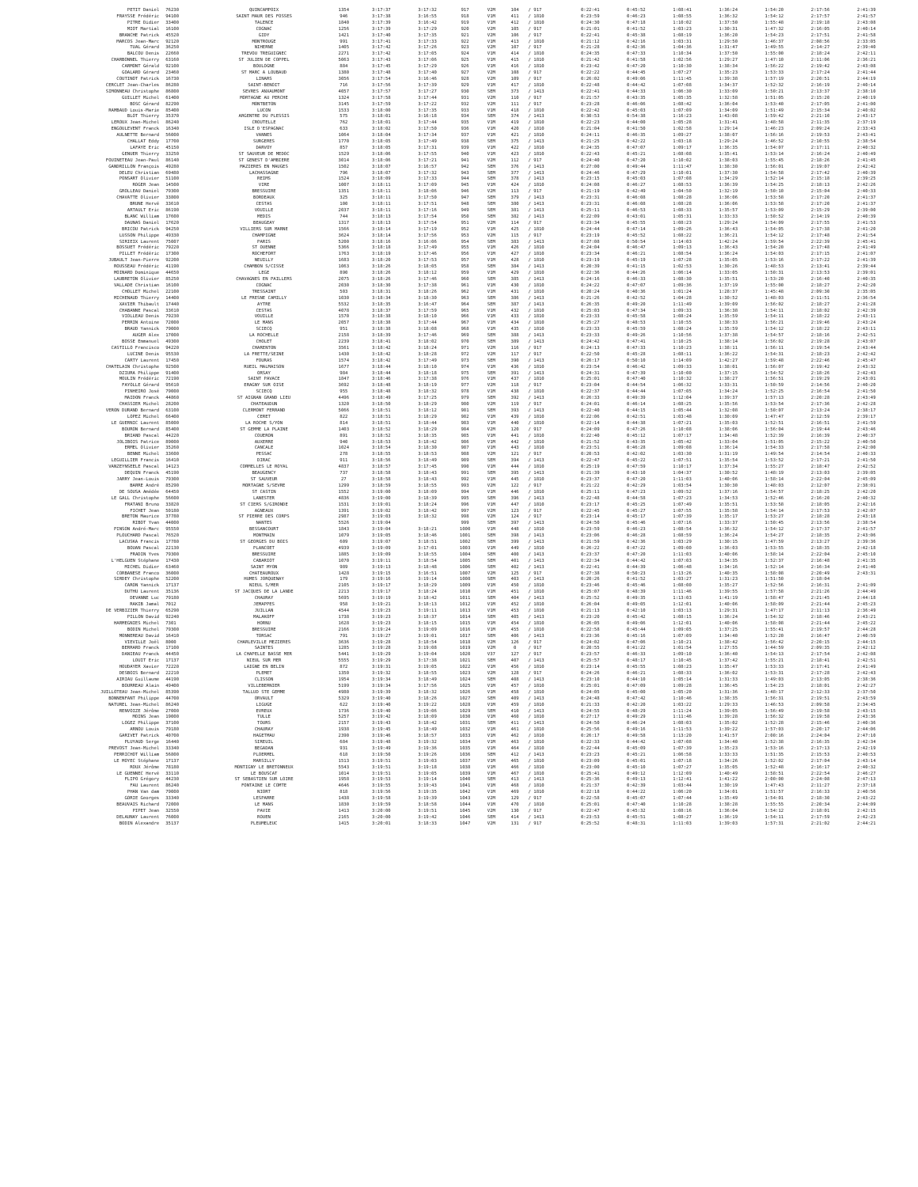| PETIT Daniel | 76230 | QUINCAMPOIX | 1354 | 3:17:37 | 3:17:32 | 917 | V2M | 104 | / 917 | 0:22:41 | 0:45:52 | 1:08:41 | 1:36:24 | 1:54:20 | 2:17:56 | 2:41:39 |
| FRAYSSE Frédéric | 94100 | SAINT MAUR DES FOSSES | 946 | 3:17:38 | 3:16:55 | 918 | V1M | 411 | / 1810 | 0:23:59 | 0:46:23 | 1:08:55 | 1:36:32 | 1:54:12 | 2:17:57 | 2:41:57 |
| PITRE Didier | 33400 | TALENCE | 1840 | 3:17:39 | 3:16:42 | 919 | V1M | 412 | / 1810 | 0:24:30 | 0:47:18 | 1:10:02 | 1:37:50 | 1:55:48 | 2:19:18 | 2:43:08 |
| MIOT Martial | 16100 | COGNAC | 1256 | 3:17:39 | 3:17:29 | 920 | V2M | 105 | / 917 | 0:21:01 | 0:41:52 | 1:03:23 | 1:30:31 | 1:47:32 | 2:16:05 | 2:40:14 |
| BRANCHE Patrick | 45520 | GIDY | 1421 | 3:17:40 | 3:17:35 | 921 | V2M | 106 | / 917 | 0:22:41 | 0:45:38 | 1:08:19 | 1:36:20 | 1:54:23 | 2:17:51 | 2:41:58 |
| MARCOS Jean-Marc | 92120 | MONTROUGE | 991 | 3:17:41 | 3:17:33 | 922 | V1M | 413 | / 1810 | 0:21:12 | 0:42:16 | 1:03:31 | 1:29:50 | 1:46:37 | 2:08:56 | 2:33:05 |
| TUAL Gérard | 36250 | NIHERNE | 1405 | 3:17:42 | 3:17:26 | 923 | V2M | 107 | / 917 | 0:21:28 | 0:42:36 | 1:04:36 | 1:31:47 | 1:49:55 | 2:14:27 | 2:39:40 |
| BALCOU Denis | 22660 | TREVOU TREGUIGNEC | 2271 | 3:17:42 | 3:17:05 | 924 | V1M | 414 | / 1810 | 0:24:35 | 0:47:33 | 1:10:34 | 1:37:50 | 1:55:00 | 2:18:24 | 2:42:11 |
| CHARBONNEL Thierry | 63160 | ST JULIEN DE COPPEL | 5063 | 3:17:43 | 3:17:06 | 925 | V1M | 415 | / 1810 | 0:21:42 | 0:41:58 | 1:02:56 | 1:29:27 | 1:47:10 | 2:11:06 | 2:36:21 |
| CARMONT Gérald | 92100 | BOULOGNE | 884 | 3:17:45 | 3:17:29 | 926 | V1M | 416 | / 1810 | 0:23:42 | 0:47:20 | 1:10:30 | 1:38:34 | 1:56:22 | 2:19:42 | 2:43:08 |
| GOALARD Gérard | 23460 | ST MARC A LOUBAUD | 1380 | 3:17:48 | 3:17:40 | 927 | V2M | 108 | / 917 | 0:22:22 | 0:44:45 | 1:07:27 | 1:35:23 | 1:53:33 | 2:17:24 | 2:41:44 |
| COUTINOT Patrick | 16730 | LINARS | 3056 | 3:17:54 | 3:16:46 | 928 | V2M | 109 | / 917 | 0:26:02 | 0:49:06 | 1:11:45 | 1:39:38 | 1:57:19 | 2:20:51 | 2:44:19 |
| CERCLET Jean-Charles | 86280 | SAINT-BENOIT | 716 | 3:17:56 | 3:17:39 | 929 | V1M | 417 | / 1810 | 0:22:48 | 0:44:42 | 1:07:08 | 1:34:37 | 1:52:32 | 2:16:19 | 2:40:14 |
| SIMONNEAU Christophe | 86800 | SEVRES ANXAUMONT | 4057 | 3:17:57 | 3:17:27 | 930 | SEM | 373 | / 1413 | 0:22:41 | 0:44:33 | 1:06:30 | 1:33:09 | 1:50:21 | 2:13:37 | 2:38:10 |
| GUILLET Michel | 61400 | MORTAGNE AU PERCHE | 1324 | 3:17:58 | 3:17:44 | 931 | V2M | 110 | / 917 | 0:21:57 | 0:43:35 | 1:05:35 | 1:32:58 | 1:51:05 | 2:15:20 | 2:40:19 |
| BOSC Gérard | 82290 | MONTBETON | 3145 | 3:17:59 | 3:17:22 | 932 | V2M | 111 | / 917 | 0:23:28 | 0:46:06 | 1:08:42 | 1:36:04 | 1:53:40 | 2:17:05 | 2:41:00 |
| RAMBAUD Louis-Marie | 85400 | LUCON | 1533 | 3:18:00 | 3:17:35 | 933 | V1M | 418 | / 1810 | 0:22:42 | 0:45:03 | 1:07:09 | 1:34:09 | 1:51:49 | 2:15:34 | 2:40:02 |
| BLOT Thierry | 35370 | ARGENTRE DU PLESSIS | 575 | 3:18:01 | 3:16:18 | 934 | SEM | 374 | / 1413 | 0:30:53 | 0:54:38 | 1:16:23 | 1:43:08 | 1:59:42 | 2:21:10 | 2:43:17 |
| LEROUX Jean-Michel | 86240 | CROUTELLE | 762 | 3:18:01 | 3:17:44 | 935 | V1M | 419 | / 1810 | 0:22:23 | 0:44:00 | 1:05:28 | 1:31:41 | 1:48:58 | 2:11:35 | 2:37:19 |
| ENGOULEVENT Franck | 16340 | ISLE D'ESPAGNAC | 633 | 3:18:02 | 3:17:50 | 936 | V1M | 420 | / 1810 | 0:21:04 | 0:41:50 | 1:02:58 | 1:29:14 | 1:46:23 | 2:09:24 | 2:33:43 |
| AULNETTE Bernard | 56000 | VANNES | 1064 | 3:18:04 | 3:17:34 | 937 | V1M | 421 | / 1810 | 0:24:11 | 0:46:35 | 1:09:27 | 1:38:07 | 1:56:16 | 2:19:53 | 2:43:41 |
| CHALLAT Eddy | 17700 | SURGERES | 1770 | 3:18:05 | 3:17:49 | 938 | SEM | 375 | / 1413 | 0:21:25 | 0:42:22 | 1:03:18 | 1:29:24 | 1:46:52 | 2:10:55 | 2:38:54 |
| LAFAYE Eric | 45150 | DARVOY | 857 | 3:18:05 | 3:17:31 | 939 | V1M | 422 | / 1810 | 0:24:35 | 0:47:07 | 1:09:17 | 1:36:35 | 1:54:07 | 2:17:11 | 2:40:32 |
| GENUER Thierry | 33250 | ST SAUVEUR DE MEDOC | 1529 | 3:18:06 | 3:17:55 | 940 | V1M | 423 | / 1810 | 0:22:43 | 0:45:21 | 1:08:08 | 1:35:41 | 1:53:14 | 2:16:24 | 2:40:49 |
| FOUINETEAU Jean-Paul | 86140 | ST GENEST D'AMBIERE | 3014 | 3:18:06 | 3:17:21 | 941 | V2M | 112 | / 917 | 0:24:40 | 0:47:20 | 1:10:02 | 1:38:03 | 1:55:45 | 2:18:26 | 2:41:45 |
| GANDRILLON François | 49280 | MAZIERES EN MAUGES | 1502 | 3:18:07 | 3:16:57 | 942 | SEM | 376 | / 1413 | 0:27:00 | 0:49:44 | 1:11:47 | 1:38:30 | 1:56:01 | 2:19:07 | 2:42:42 |
| DELEU Christian | 69480 | LACHASSAGNE | 796 | 3:18:07 | 3:17:32 | 943 | SEM | 377 | / 1413 | 0:24:46 | 0:47:29 | 1:10:01 | 1:37:30 | 1:54:58 | 2:17:42 | 2:40:39 |
| PONSART Olivier | 51100 | REIMS | 1524 | 3:18:09 | 3:17:33 | 944 | SEM | 378 | / 1413 | 0:23:15 | 0:45:03 | 1:07:08 | 1:34:29 | 1:52:14 | 2:15:18 | 2:39:25 |
| ROGER Jean | 14500 | VIRE | 1007 | 3:18:11 | 3:17:09 | 945 | V1M | 424 | / 1810 | 0:24:08 | 0:46:27 | 1:08:53 | 1:36:39 | 1:54:25 | 2:18:13 | 2:42:26 |
| GROLLEAU Daniel | 79300 | BRESSUIRE | 1351 | 3:18:11 | 3:18:06 | 946 | V2M | 113 | / 917 | 0:21:19 | 0:42:49 | 1:04:50 | 1:32:19 | 1:50:10 | 2:15:04 | 2:40:33 |
| CHAVATTE Olivier | 33800 | BORDEAUX | 325 | 3:18:11 | 3:17:50 | 947 | SEM | 379 | / 1413 | 0:23:31 | 0:46:08 | 1:08:28 | 1:36:06 | 1:53:58 | 2:17:20 | 2:41:37 |
| BRUNE Hervé | 33610 | CESTAS | 100 | 3:18:11 | 3:17:51 | 948 | SEM | 380 | / 1413 | 0:23:31 | 0:46:08 | 1:08:28 | 1:36:06 | 1:53:58 | 2:17:20 | 2:41:37 |
| ARTAULT Eric | 86190 | VOUILLE | 2037 | 3:18:11 | 3:17:16 | 949 | SEM | 381 | / 1413 | 0:25:11 | 0:46:53 | 1:08:33 | 1:35:57 | 1:53:09 | 2:15:29 | 2:39:00 |
| BLANC William | 17600 | MEDIS | 744 | 3:18:13 | 3:17:54 | 950 | SEM | 382 | / 1413 | 0:22:09 | 0:43:01 | 1:05:31 | 1:33:33 | 1:50:52 | 2:14:19 | 2:40:39 |
| DAUNAS Daniel | 17620 | BEAUGEAY | 1317 | 3:18:13 | 3:17:54 | 951 | V2M | 114 | / 917 | 0:23:34 | 0:45:55 | 1:08:23 | 1:29:24 | 1:54:09 | 2:17:55 | 2:41:53 |
| BRICOU Patrick | 94250 | VILLIERS SUR MARNE | 1566 | 3:18:14 | 3:17:19 | 952 | V1M | 425 | / 1810 | 0:24:44 | 0:47:14 | 1:09:26 | 1:36:43 | 1:54:05 | 2:17:38 | 2:41:20 |
| LUSSON Philippe | 49330 | CHAMPIGNE | 3624 | 3:18:14 | 3:17:56 | 953 | V2M | 115 | / 917 | 0:23:19 | 0:45:52 | 1:08:22 | 1:36:21 | 1:54:12 | 2:17:48 | 2:41:54 |
| SIRIEIX Laurent | 75007 | PARIS | 5200 | 3:18:16 | 3:16:06 | 954 | SEM | 383 | / 1413 | 0:27:08 | 0:50:54 | 1:14:03 | 1:42:24 | 1:59:54 | 2:22:39 | 2:45:41 |
| BOSSUET Frédéric | 79220 | ST OUENNE | 5366 | 3:18:18 | 3:17:49 | 955 | V1M | 426 | / 1810 | 0:24:04 | 0:46:47 | 1:09:13 | 1:36:43 | 1:54:20 | 2:17:48 | 2:41:49 |
| PILLET Frédéric | 17300 | ROCHEFORT | 1763 | 3:18:19 | 3:17:46 | 956 | V1M | 427 | / 1810 | 0:23:34 | 0:46:21 | 1:08:54 | 1:36:24 | 1:54:03 | 2:17:15 | 2:41:07 |
| JUBAULT Jean-Pierre | 92200 | NEUILLY | 1683 | 3:18:20 | 3:17:53 | 957 | V1M | 428 | / 1810 | 0:23:19 | 0:45:19 | 1:07:28 | 1:35:05 | 1:53:16 | 2:17:22 | 2:41:39 |
| ROUSSEAU Frédéric | 41190 | CHAMBON S/CISSE | 1063 | 3:18:26 | 3:18:05 | 958 | SEM | 384 | / 1413 | 0:20:39 | 0:41:15 | 1:02:53 | 1:30:26 | 1:48:53 | 2:13:41 | 2:39:44 |
| MOINARD Dominique | 44650 | LEGE | 890 | 3:18:26 | 3:18:12 | 959 | V1M | 429 | / 1810 | 0:22:36 | 0:44:26 | 1:06:14 | 1:33:05 | 1:50:31 | 2:13:53 | 2:39:01 |
| LAUBRETON Olivier | 85250 | CHAVAGNES EN PAILLERS | 2075 | 3:18:26 | 3:17:46 | 960 | SEM | 385 | / 1413 | 0:24:16 | 0:46:33 | 1:08:30 | 1:35:51 | 1:53:20 | 2:16:40 | 2:40:35 |
| VALLADE Christian | 16100 | COGNAC | 2030 | 3:18:30 | 3:17:38 | 961 | V1M | 430 | / 1810 | 0:24:22 | 0:47:07 | 1:09:36 | 1:37:19 | 1:55:00 | 2:18:27 | 2:42:20 |
| CHOLLET Michel | 22100 | TRESSAINT | 503 | 3:18:31 | 3:18:26 | 962 | V1M | 431 | / 1810 | 0:20:24 | 0:40:36 | 1:01:24 | 1:28:37 | 1:45:48 | 2:09:30 | 2:35:05 |
| MICHENAUD Thierry | 14400 | LE FRESNE CAMILLY | 1030 | 3:18:34 | 3:18:30 | 963 | SEM | 386 | / 1413 | 0:21:26 | 0:42:52 | 1:04:28 | 1:30:52 | 1:48:03 | 2:11:51 | 2:36:54 |
| XAVIER Thibault | 17440 | AYTRE | 5532 | 3:18:35 | 3:16:47 | 964 | SEM | 387 | / 1413 | 0:26:35 | 0:49:20 | 1:11:49 | 1:39:09 | 1:56:02 | 2:18:27 | 2:41:28 |
| CHABANNE Pascal | 33610 | CESTAS | 4078 | 3:18:37 | 3:17:59 | 965 | V1M | 432 | / 1810 | 0:25:03 | 0:47:34 | 1:09:33 | 1:36:38 | 1:54:11 | 2:18:02 | 2:42:39 |
| VIOLLEAU Denis | 79230 | VOUILLE | 1570 | 3:18:38 | 3:18:10 | 966 | V1M | 433 | / 1810 | 0:23:33 | 0:45:58 | 1:08:24 | 1:35:59 | 1:54:11 | 2:18:22 | 2:43:11 |
| PERRIN Antoine | 72000 | LE MANS | 2057 | 3:18:38 | 3:17:44 | 967 | V1M | 434 | / 1810 | 0:25:27 | 0:48:53 | 1:10:55 | 1:38:33 | 1:56:21 | 2:19:46 | 2:43:24 |
| BRAUD Yannick | 79000 | SCIECQ | 951 | 3:18:38 | 3:18:08 | 968 | V1M | 435 | / 1810 | 0:23:33 | 0:45:59 | 1:08:24 | 1:35:59 | 1:54:12 | 2:18:22 | 2:43:11 |
| AUGER Alex | 17000 | LA ROCHELLE | 2158 | 3:18:39 | 3:17:46 | 969 | SEM | 388 | / 1413 | 0:23:33 | 0:49:26 | 1:10:56 | 1:37:38 | 1:54:57 | 2:18:16 | 2:42:51 |
| BOSSE Emmanuel | 49300 | CHOLET | 2239 | 3:18:41 | 3:18:02 | 970 | SEM | 389 | / 1413 | 0:24:42 | 0:47:41 | 1:10:25 | 1:38:14 | 1:56:02 | 2:19:28 | 2:43:07 |
| CASTILLO Francisco | 94220 | CHARENTON | 3561 | 3:18:42 | 3:18:24 | 971 | V2M | 116 | / 917 | 0:24:13 | 0:47:33 | 1:10:23 | 1:38:11 | 1:56:11 | 2:19:54 | 2:43:44 |
| LUCINE Denis | 95530 | LA FRETTE/SEINE | 1430 | 3:18:42 | 3:18:28 | 972 | V2M | 117 | / 917 | 0:22:50 | 0:45:28 | 1:08:11 | 1:36:22 | 1:54:31 | 2:18:23 | 2:42:42 |
| CARTY Laurent | 17450 | FOURAS | 1574 | 3:18:42 | 3:17:49 | 973 | SEM | 390 | / 1413 | 0:26:17 | 0:50:10 | 1:14:09 | 1:42:27 | 1:59:48 | 2:22:46 | 2:45:47 |
| CHATELAIN Christophe | 92500 | RUEIL MALMAISON | 1677 | 3:18:44 | 3:18:10 | 974 | V1M | 436 | / 1810 | 0:23:54 | 0:46:42 | 1:09:33 | 1:38:01 | 1:56:07 | 2:19:42 | 2:43:32 |
| DZIURA Philippe | 91400 | ORSAY | 984 | 3:18:44 | 3:18:18 | 975 | SEM | 391 | / 1413 | 0:24:31 | 0:47:39 | 1:10:00 | 1:37:15 | 1:54:52 | 2:18:26 | 2:42:43 |
| MOULIN Frédéric | 72190 | SAINT PAVACE | 1847 | 3:18:46 | 3:17:38 | 976 | V1M | 437 | / 1810 | 0:25:01 | 0:47:40 | 1:10:32 | 1:38:27 | 1:56:51 | 2:19:29 | 2:43:01 |
| FAYOLLE Gérard | 95610 | ERAGNY SUR OISE | 3692 | 3:18:48 | 3:18:19 | 977 | V2M | 118 | / 917 | 0:23:04 | 0:44:54 | 1:06:32 | 1:33:31 | 1:50:59 | 2:14:56 | 2:40:20 |
| PINHEIRO José | 79000 | SCIECQ | 955 | 3:18:48 | 3:18:32 | 978 | V1M | 438 | / 1810 | 0:22:37 | 0:44:44 | 1:07:05 | 1:34:24 | 1:52:25 | 2:16:54 | 2:41:50 |
| MAIDON Franck | 44860 | ST AIGNAN GRAND LIEU | 4496 | 3:18:49 | 3:17:25 | 979 | SEM | 392 | / 1413 | 0:26:33 | 0:49:39 | 1:12:04 | 1:39:37 | 1:57:13 | 2:20:28 | 2:43:49 |
| CHASSIER Michel | 28200 | CHATEAUDUN | 1320 | 3:18:50 | 3:18:29 | 980 | V2M | 119 | / 917 | 0:24:01 | 0:46:14 | 1:08:25 | 1:35:56 | 1:53:54 | 2:17:36 | 2:42:28 |
| VERON DURAND Bernard | 63100 | CLERMONT FERRAND | 5066 | 3:18:51 | 3:18:12 | 981 | SEM | 393 | / 1413 | 0:22:40 | 0:44:15 | 1:05:44 | 1:32:08 | 1:50:07 | 2:13:24 | 2:38:17 |
| LOPEZ Michel | 66400 | CERET | 822 | 3:18:51 | 3:18:29 | 982 | V1M | 439 | / 1810 | 0:22:06 | 0:42:51 | 1:03:48 | 1:30:09 | 1:47:47 | 2:12:59 | 2:39:17 |
| LE GUERNIC Laurent | 85000 | LA ROCHE S/YON | 814 | 3:18:51 | 3:18:44 | 983 | V1M | 440 | / 1810 | 0:22:14 | 0:44:38 | 1:07:21 | 1:35:03 | 1:52:51 | 2:16:51 | 2:41:59 |
| BOURON Bernard | 85400 | ST GEMME LA PLAINE | 1403 | 3:18:52 | 3:18:29 | 984 | V2M | 120 | / 917 | 0:24:09 | 0:47:26 | 1:10:08 | 1:38:06 | 1:56:04 | 2:19:44 | 2:43:46 |
| BRIAND Pascal | 44220 | COUERON | 891 | 3:18:52 | 3:18:35 | 985 | V1M | 441 | / 1810 | 0:22:40 | 0:45:12 | 1:07:17 | 1:34:48 | 1:52:39 | 2:16:39 | 2:40:37 |
| JOLIBOIS Patrice | 89000 | AUXERRE | 940 | 3:18:53 | 3:18:42 | 986 | V1M | 442 | / 1810 | 0:21:52 | 0:43:35 | 1:05:42 | 1:33:04 | 1:51:05 | 2:15:22 | 2:40:50 |
| ERMEL Olivier | 35260 | CANCALE | 1024 | 3:18:54 | 3:18:30 | 987 | V1M | 443 | / 1810 | 0:23:51 | 0:46:28 | 1:09:08 | 1:36:14 | 1:54:33 | 2:17:58 | 2:42:00 |
| BENNE Michel | 33600 | PESSAC | 278 | 3:18:55 | 3:18:53 | 988 | V2M | 121 | / 917 | 0:20:53 | 0:42:02 | 1:03:30 | 1:31:19 | 1:49:54 | 2:14:54 | 2:40:33 |
| LEGUILLIER Francis | 16410 | DIRAC | 911 | 3:18:56 | 3:18:49 | 989 | SEM | 394 | / 1413 | 0:22:47 | 0:45:22 | 1:07:51 | 1:35:54 | 1:53:52 | 2:17:21 | 2:41:50 |
| VANZEYNSEELE Pascal | 14123 | CORMELLES LE ROYAL | 4837 | 3:18:57 | 3:17:45 | 990 | V1M | 444 | / 1810 | 0:25:19 | 0:47:59 | 1:10:17 | 1:37:34 | 1:55:27 | 2:18:47 | 2:42:52 |
| DEQUIN Franck | 45190 | BEAUGENCY | 737 | 3:18:58 | 3:18:43 | 991 | SEM | 395 | / 1413 | 0:21:39 | 0:43:10 | 1:04:37 | 1:30:52 | 1:48:19 | 2:13:03 | 2:39:05 |
| JARRY Jean-Louis | 79300 | ST SAUVEUR | 27 | 3:18:58 | 3:18:43 | 992 | V1M | 445 | / 1810 | 0:23:37 | 0:47:20 | 1:11:03 | 1:40:06 | 1:58:14 | 2:22:04 | 2:45:09 |
| BARRE André | 85290 | MORTAGNE S/SEVRE | 1299 | 3:18:59 | 3:18:55 | 993 | V2M | 122 | / 917 | 0:21:22 | 0:42:29 | 1:03:54 | 1:30:30 | 1:48:03 | 2:12:07 | 2:38:01 |
| DE SOUSA Amédée | 64450 | ST CASTIN | 1552 | 3:19:00 | 3:18:09 | 994 | V1M | 446 | / 1810 | 0:25:11 | 0:47:23 | 1:09:52 | 1:37:16 | 1:54:57 | 2:18:25 | 2:42:20 |
| LE GALL Christophe | 56600 | LANESTER | 4836 | 3:19:00 | 3:18:39 | 995 | SEM | 396 | / 1413 | 0:22:48 | 0:44:58 | 1:07:23 | 1:34:53 | 1:52:46 | 2:16:20 | 2:40:32 |
| FRATANI Bruno | 33820 | ST CIERS S/GIRONDE | 1531 | 3:19:01 | 3:18:24 | 996 | V1M | 447 | / 1810 | 0:23:17 | 0:45:25 | 1:07:49 | 1:35:51 | 1:53:58 | 2:18:05 | 2:42:16 |
| FICHET Jean | 50180 | AGNEAUX | 1391 | 3:19:02 | 3:18:42 | 997 | V2M | 123 | / 917 | 0:22:45 | 0:45:27 | 1:07:55 | 1:35:58 | 1:54:14 | 2:17:53 | 2:42:07 |
| BRETON Maurice | 37780 | ST PIERRE DES CORPS | 2987 | 3:19:03 | 3:18:32 | 998 | V2M | 124 | / 917 | 0:23:14 | 0:45:17 | 1:07:39 | 1:35:17 | 1:53:27 | 2:18:28 | 2:43:18 |
| RIBOT Yvan | 44000 | NANTES | 5526 | 3:19:04 | | 999 | SEM | 397 | / 1413 | 0:24:50 | 0:45:46 | 1:07:16 | 1:33:37 | 1:50:45 | 2:13:56 | 2:38:54 |
| PINSON André-Marc | 95550 | BESSANCOURT | 1843 | 3:19:04 | 3:18:21 | 1000 | V1M | 448 | / 1810 | 0:23:59 | 0:46:23 | 1:08:54 | 1:36:32 | 1:54:12 | 2:17:37 | 2:41:57 |
| PLOUCHARD Pascal | 76520 | MONTMAIN | 1079 | 3:19:05 | 3:18:46 | 1001 | SEM | 398 | / 1413 | 0:23:06 | 0:46:28 | 1:08:59 | 1:36:24 | 1:54:27 | 2:18:35 | 2:43:06 |
| LACUSKA Francis | 17780 | ST GEORGES DU BOIS | 609 | 3:19:07 | 3:18:51 | 1002 | SEM | 399 | / 1413 | 0:21:59 | 0:42:36 | 1:03:29 | 1:30:15 | 1:47:59 | 2:13:27 | 2:39:36 |
| BOUAN Pascal | 22130 | PLANCOET | 4939 | 3:19:09 | 3:17:01 | 1003 | V1M | 449 | / 1810 | 0:26:22 | 0:47:22 | 1:09:00 | 1:36:03 | 1:53:55 | 2:18:35 | 2:42:18 |
| FRADIN Yves | 79300 | BRESSUIRE | 1885 | 3:19:09 | 3:18:55 | 1004 | SEM | 400 | / 1413 | 0:23:37 | 0:47:20 | 1:11:03 | 1:40:06 | 1:58:14 | 2:22:04 | 2:45:10 |
| L'HELGUEN Stéphane | 17430 | CABARIOT | 1070 | 3:19:11 | 3:18:54 | 1005 | SEM | 401 | / 1413 | 0:22:34 | 0:44:42 | 1:07:03 | 1:34:35 | 1:52:37 | 2:16:48 | 2:41:35 |
| MICHEL Didier | 63460 | SAINT MYON | 989 | 3:19:13 | 3:18:48 | 1006 | SEM | 402 | / 1413 | 0:22:41 | 0:44:39 | 1:06:48 | 1:34:16 | 1:52:14 | 2:16:34 | 2:41:40 |
| CORBANESE Franco | 36000 | CHATEAUROUX | 1428 | 3:19:15 | 3:16:51 | 1007 | V2M | 125 | / 917 | 0:27:38 | 0:50:23 | 1:13:26 | 1:40:35 | 1:58:08 | 2:20:49 | 2:43:31 |
| SIRDEY Christophe | 52200 | HUMES JORQUENAY | 179 | 3:19:16 | 3:19:14 | 1008 | SEM | 403 | / 1413 | 0:20:26 | 0:41:52 | 1:03:27 | 1:31:23 | 1:51:50 | 2:18:04 | |
| CARON Yannick | 17137 | NIEUL S/MER | 2105 | 3:19:17 | 3:18:29 | 1009 | V1M | 450 | / 1810 | 0:23:46 | 0:45:46 | 1:08:00 | 1:35:27 | 1:52:56 | 2:16:31 | 2:41:09 |
| DUTHU Laurent | 35136 | ST JACQUES DE LA LANDE | 2213 | 3:19:17 | 3:18:24 | 1010 | V1M | 451 | / 1810 | 0:25:07 | 0:48:39 | 1:11:46 | 1:39:55 | 1:57:58 | 2:21:26 | 2:44:49 |
| DEVANNE Luc | 79180 | CHAURAY | 5695 | 3:19:19 | 3:18:42 | 1011 | SEM | 404 | / 1413 | 0:25:52 | 0:49:35 | 1:13:03 | 1:41:19 | 1:58:47 | 2:21:45 | 2:44:18 |
| RAKIB Jamal | 7012 | JEMAPPES | 958 | 3:19:21 | 3:18:13 | 1012 | V1M | 452 | / 1810 | 0:26:04 | 0:49:05 | 1:12:01 | 1:40:06 | 1:58:09 | 2:21:44 | 2:45:23 |
| DE VERBIZIER Thierry | 65290 | JUILLAN | 4544 | 3:19:23 | 3:19:11 | 1013 | V1M | 453 | / 1810 | 0:21:13 | 0:42:10 | 1:03:13 | 1:29:31 | 1:47:17 | 2:11:13 | 2:36:49 |
| PILLON David | 92240 | MALAKOFF | 1738 | 3:19:23 | 3:18:37 | 1014 | SEM | 405 | / 1413 | 0:23:20 | 0:45:42 | 1:08:15 | 1:36:24 | 1:54:32 | 2:18:46 | 2:43:21 |
| HARMEGNIES Michel | 7301 | HORNU | 1628 | 3:19:23 | 3:18:15 | 1015 | V1M | 454 | / 1810 | 0:26:05 | 0:49:06 | 1:12:01 | 1:40:06 | 1:58:08 | 2:21:44 | 2:45:22 |
| BODIN Michel | 79300 | BRESSUIRE | 2166 | 3:19:24 | 3:19:09 | 1016 | V1M | 455 | / 1810 | 0:22:58 | 0:45:44 | 1:09:05 | 1:37:25 | 1:55:41 | 2:19:57 | 2:44:28 |
| MONNEREAU David | 16410 | TORSAC | 791 | 3:19:27 | 3:19:01 | 1017 | SEM | 406 | / 1413 | 0:23:36 | 0:45:16 | 1:07:09 | 1:34:40 | 1:52:20 | 2:16:47 | 2:40:59 |
| VIEVILLE Joël | 8000 | CHARLEVILLE MEZIERES | 3636 | 3:19:28 | 3:18:54 | 1018 | V2M | 126 | / 917 | 0:24:02 | 0:47:06 | 1:10:21 | 1:38:42 | 1:56:42 | 2:20:15 | 2:44:15 |
| BERRARD Franck | 17100 | SAINTES | 1285 | 3:19:28 | 3:19:08 | 1019 | V2M | 0 | / 917 | 0:20:55 | 0:41:22 | 1:01:54 | 1:27:55 | 1:44:59 | 2:09:35 | 2:42:12 |
| DANIEAU Franck | 44450 | LA CHAPELLE BASSE MER | 5441 | 3:19:29 | 3:19:04 | 1020 | V37 | 127 | / 917 | 0:23:57 | 0:46:33 | 1:09:10 | 1:36:40 | 1:54:13 | 2:17:54 | 2:42:08 |
| LOUIT Eric | 17137 | NIEUL SUR MER | 5555 | 3:19:29 | 3:17:38 | 1021 | SEM | 407 | / 1413 | 0:25:57 | 0:48:17 | 1:10:45 | 1:37:42 | 1:55:21 | 2:18:41 | 2:42:51 |
| HOUDAYER Xavier | 72220 | LAIGNE EN BELIN | 872 | 3:19:31 | 3:19:05 | 1022 | V1M | 456 | / 1810 | 0:23:14 | 0:45:55 | 1:08:23 | 1:35:47 | 1:53:33 | 2:17:41 | 2:41:49 |
| DESBOIS Bernard | 22210 | PLEMET | 1350 | 3:19:32 | 3:18:55 | 1023 | V2M | 128 | / 917 | 0:24:26 | 0:46:21 | 1:08:33 | 1:36:02 | 1:53:31 | 2:17:28 | 2:42:43 |
| AIRIAU Guillaume | 44190 | CLISSON | 1954 | 3:19:34 | 3:18:49 | 1024 | SEM | 408 | / 1413 | 0:23:10 | 0:44:10 | 1:05:14 | 1:31:33 | 1:49:03 | 2:13:05 | 2:38:36 |
| BOURREAU Alain | 49400 | VILLEBERNIER | 5199 | 3:19:34 | 3:17:56 | 1025 | V1M | 457 | / 1810 | 0:25:01 | 0:47:09 | 1:09:28 | 1:36:45 | 1:54:23 | 2:18:01 | 2:42:27 |
| JUILLOTEAU Jean-Michel | 85390 | TALLUD STE GEMME | 4980 | 3:19:39 | 3:18:32 | 1026 | V1M | 458 | / 1810 | 0:24:05 | 0:45:00 | 1:05:20 | 1:31:36 | 1:48:17 | 2:12:33 | 2:37:50 |
| BONNENFANT Philippe | 44700 | ORVAULT | 5329 | 3:19:40 | 3:18:26 | 1027 | SEM | 409 | / 1413 | 0:24:48 | 0:47:42 | 1:10:46 | 1:38:35 | 1:56:31 | 2:19:51 | 2:43:59 |
| NATUREL Jean-Michel | 86240 | LIGUGE | 622 | 3:19:40 | 3:19:22 | 1028 | V1M | 459 | / 1810 | 0:21:33 | 0:42:20 | 1:03:22 | 1:29:33 | 1:46:53 | 2:09:58 | 2:34:45 |
| RENVOIZE Jérôme | 27000 | EVREUX | 1736 | 3:19:40 | 3:19:06 | 1029 | SEM | 410 | / 1413 | 0:24:55 | 0:48:29 | 1:11:24 | 1:39:05 | 1:56:49 | 2:19:58 | 2:43:15 |
| MOINS Jean | 19000 | TULLE | 5257 | 3:19:42 | 3:18:09 | 1030 | V1M | 460 | / 1810 | 0:27:17 | 0:49:29 | 1:11:46 | 1:39:28 | 1:56:32 | 2:19:58 | 2:43:36 |
| LOGEZ Philippe | 37100 | TOURS | 2157 | 3:19:43 | 3:18:42 | 1031 | SEM | 411 | / 1413 | 0:24:50 | 0:46:24 | 1:08:03 | 1:35:02 | 1:52:28 | 2:15:46 | 2:40:36 |
| ARNOU Louis | 79180 | CHAURAY | 1938 | 3:19:45 | 3:18:49 | 1032 | V1M | 461 | / 1810 | 0:25:56 | 0:49:16 | 1:11:53 | 1:39:22 | 1:57:03 | 2:20:17 | 2:44:06 |
| GARIVET Patrick | 40700 | HAGETMAU | 2390 | 3:19:46 | 3:18:57 | 1033 | V1M | 462 | / 1810 | 0:26:17 | 0:49:58 | 1:13:20 | 1:41:57 | 2:00:16 | 2:24:04 | 2:47:10 |
| PLUYAUD Serge | 16440 | SIREUIL | 684 | 3:19:48 | 3:19:32 | 1034 | V1M | 463 | / 1810 | 0:22:33 | 0:44:42 | 1:07:08 | 1:34:40 | 1:52:38 | 2:16:35 | 2:42:34 |
| PREVOST Jean-Michel | 33340 | BEGADAN | 931 | 3:19:49 | 3:19:36 | 1035 | V1M | 464 | / 1810 | 0:22:44 | 0:45:09 | 1:07:39 | 1:35:23 | 1:53:16 | 2:17:13 | 2:42:19 |
| PERRICHOT William | 56800 | PLOERMEL | 618 | 3:19:50 | 3:19:26 | 1036 | SEM | 412 | / 1413 | 0:23:23 | 0:45:21 | 1:06:58 | 1:33:33 | 1:51:35 | 2:15:53 | 2:40:53 |
| LE MOYEC Stéphane | 17137 | MARSILLY | 1513 | 3:19:51 | 3:19:03 | 1037 | V1M | 465 | / 1810 | 0:23:09 | 0:45:01 | 1:07:18 | 1:34:26 | 1:52:02 | 2:17:04 | 2:43:14 |
| ROUX Jérôme | 78180 | MONTIGNY LE BRETONNEUX | 5543 | 3:19:51 | 3:19:18 | 1038 | V1M | 466 | / 1810 | 0:23:00 | 0:45:10 | 1:07:27 | 1:35:05 | 1:52:48 | 2:16:17 | 2:40:32 |
| LE GUENNEC Hervé | 33110 | LE BOUSCAT | 1014 | 3:19:51 | 3:19:05 | 1039 | V1M | 467 | / 1810 | 0:25:41 | 0:49:12 | 1:12:09 | 1:40:49 | 1:58:51 | 2:22:54 | 2:46:27 |
| FLIPO Grégory | 44230 | ST SEBASTIEN SUR LOIRE | 1958 | 3:19:53 | 3:19:14 | 1040 | SEM | 413 | / 1413 | 0:25:36 | 0:49:13 | 1:12:41 | 1:41:22 | 2:00:00 | 2:24:08 | 2:47:13 |
| FAU Laurent | 86240 | FONTAINE LE COMTE | 4646 | 3:19:55 | 3:19:43 | 1041 | V1M | 468 | / 1810 | 0:21:37 | 0:42:39 | 1:03:44 | 1:30:19 | 1:47:43 | 2:11:27 | 2:37:18 |
| PHAN Van dam | 79000 | NIORT | 818 | 3:19:56 | 3:19:35 | 1042 | V1M | 469 | / 1810 | 0:22:18 | 0:44:22 | 1:06:20 | 1:34:01 | 1:51:57 | 2:16:33 | 2:40:56 |
| GORIE Georges | 33340 | LESPARRE | 1438 | 3:19:58 | 3:19:39 | 1043 | V2M | 129 | / 917 | 0:22:58 | 0:45:07 | 1:07:44 | 1:35:49 | 1:54:01 | 2:18:30 | 2:43:22 |
| BEAUVAIS Richard | 72000 | LE MANS | 1830 | 3:19:59 | 3:18:58 | 1044 | V1M | 470 | / 1810 | 0:25:01 | 0:47:40 | 1:10:28 | 1:38:28 | 1:55:55 | 2:20:34 | 2:44:09 |
| PIPET Jean | 32550 | PAVIE | 1413 | 3:20:00 | 3:19:51 | 1045 | V2M | 130 | / 917 | 0:22:47 | 0:45:32 | 1:08:16 | 1:36:04 | 1:54:12 | 2:18:01 | 2:42:15 |
| DELAUNAY Laurent | 76000 | ROUEN | 2165 | 3:20:00 | 3:19:42 | 1046 | SEM | 414 | / 1413 | 0:23:53 | 0:45:51 | 1:08:27 | 1:36:19 | 1:54:11 | 2:17:59 | 2:42:23 |
| BODIN Alexandre | 35137 | PLEUMELEUC | 1415 | 3:20:01 | 3:18:33 | 1047 | V2M | 131 | / 917 | 0:25:52 | 0:48:31 | 1:11:03 | 1:39:03 | 1:57:31 | 2:21:02 | 2:44:21 |